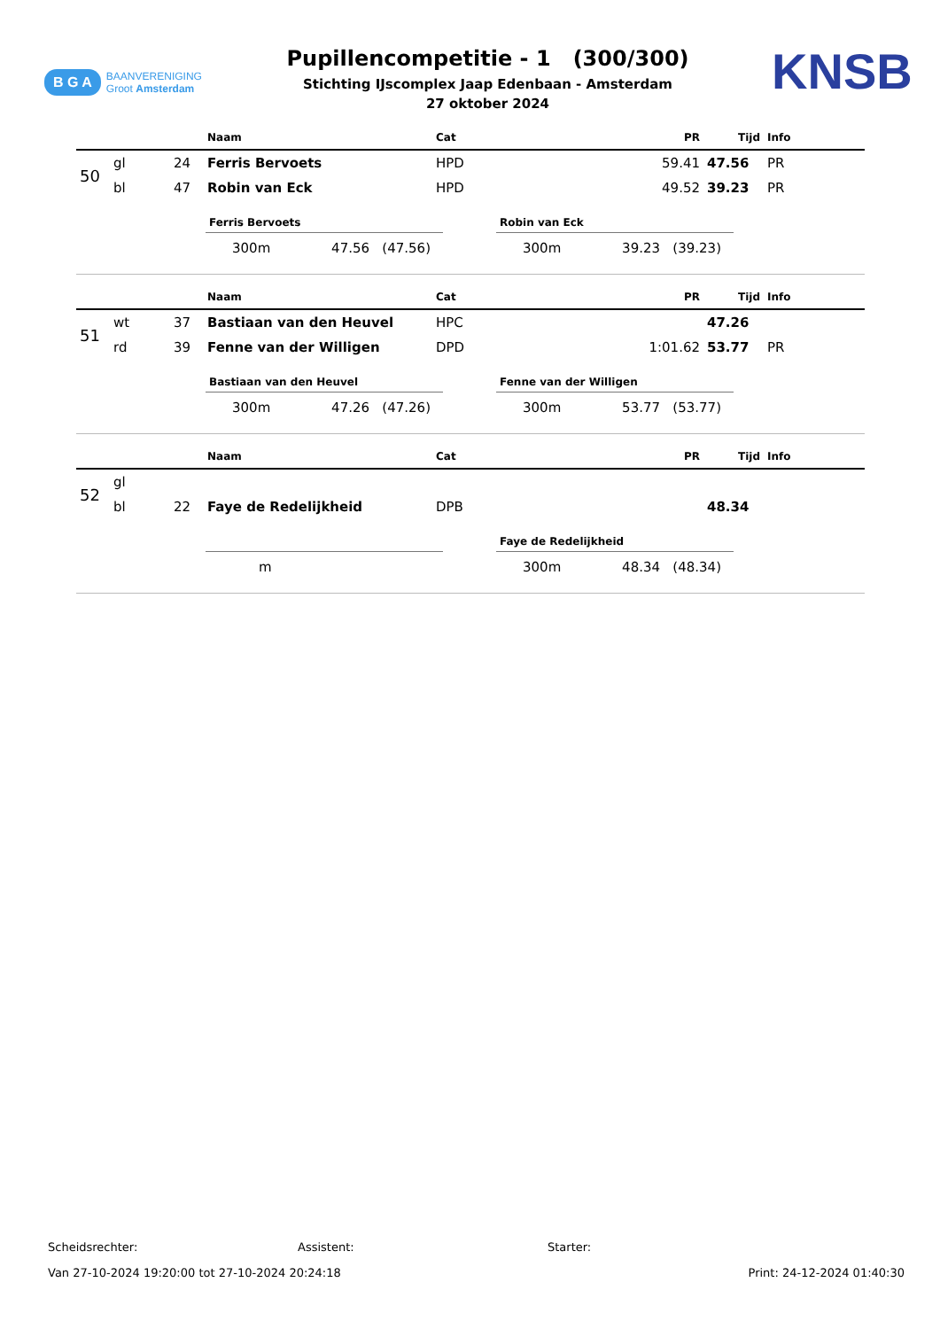B G A BAANVERENIGING
Groot Amsterdam
Pupillencompetitie - 1 (300/300)
Stichting IJscomplex Jaap Edenbaan - Amsterdam
27 oktober 2024
KNSB
| | | | Naam | Cat | PR | Tijd | Info |
| --- | --- | --- | --- | --- | --- | --- | --- |
| 50 | gl | 24 | Ferris Bervoets | HPD | 59.41 | 47.56 | PR |
| | bl | 47 | Robin van Eck | HPD | 49.52 | 39.23 | PR |
Ferris Bervoets
300m 47.56 (47.56)
Robin van Eck
300m 39.23 (39.23)
| | | | Naam | Cat | PR | Tijd | Info |
| --- | --- | --- | --- | --- | --- | --- | --- |
| 51 | wt | 37 | Bastiaan van den Heuvel | HPC | | 47.26 | |
| | rd | 39 | Fenne van der Willigen | DPD | 1:01.62 | 53.77 | PR |
Bastiaan van den Heuvel
300m 47.26 (47.26)
Fenne van der Willigen
300m 53.77 (53.77)
| | | | Naam | Cat | PR | Tijd | Info |
| --- | --- | --- | --- | --- | --- | --- | --- |
| 52 | gl | | | | | | |
| | bl | 22 | Faye de Redelijkheid | DPB | | 48.34 | |
m
Faye de Redelijkheid
300m 48.34 (48.34)
Scheidsrechter: Assistent: Starter:
Van 27-10-2024 19:20:00 tot 27-10-2024 20:24:18 Print: 24-12-2024 01:40:30